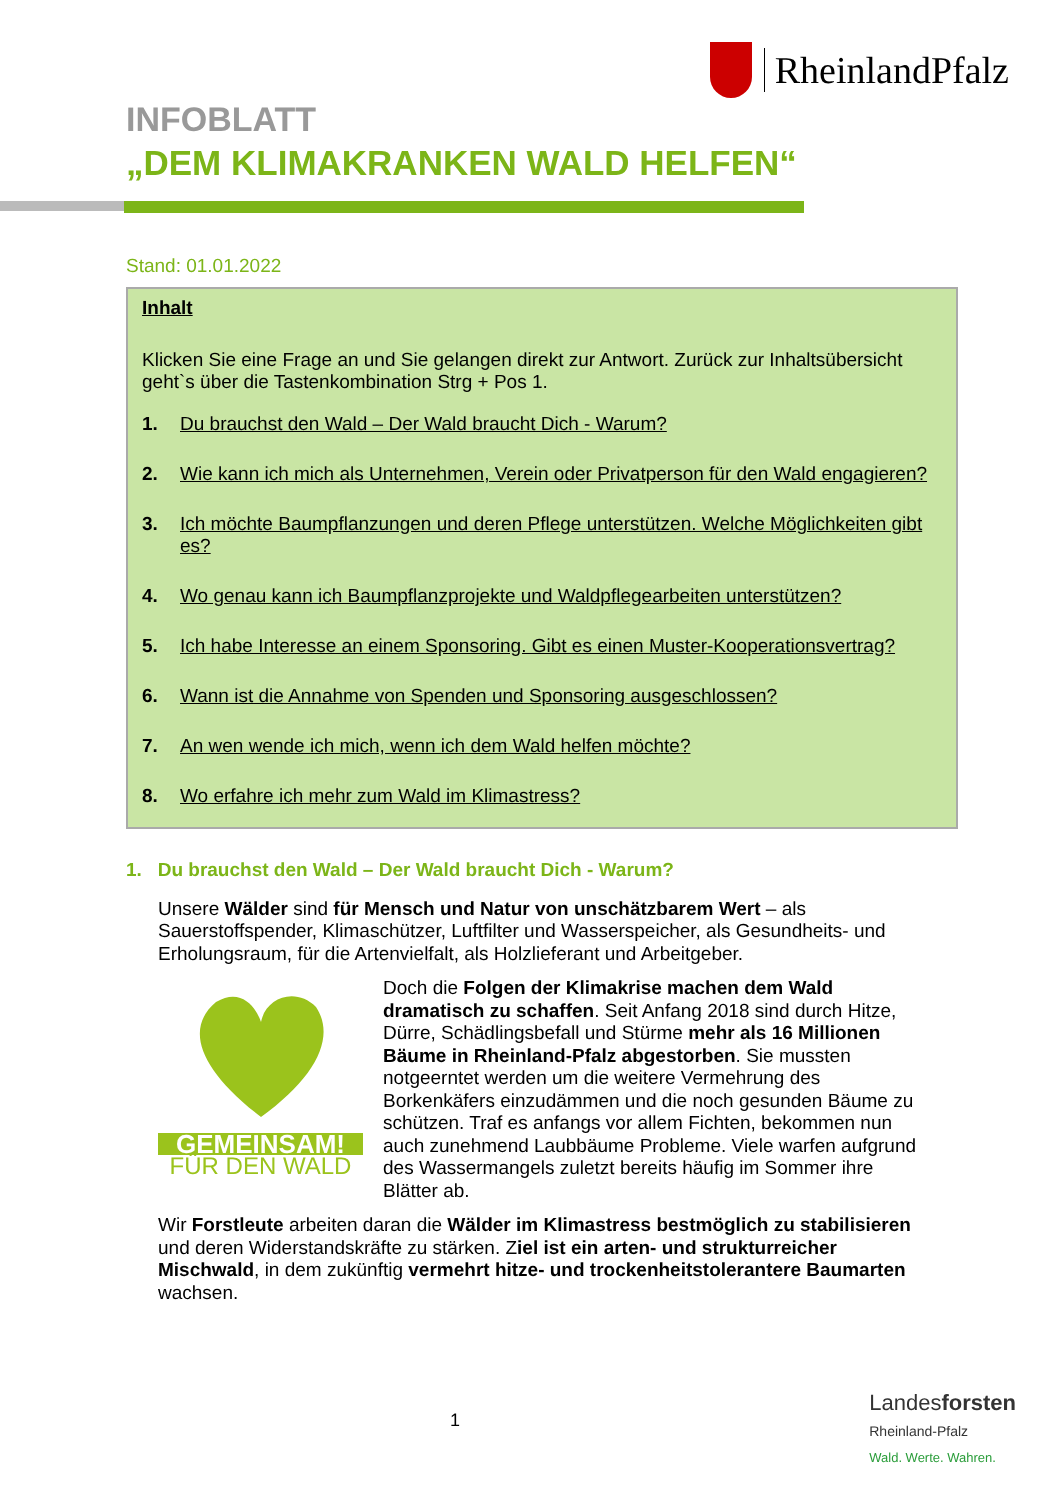RheinlandPfalz
INFOBLATT
„DEM KLIMAKRANKEN WALD HELFEN“
Stand: 01.01.2022
Inhalt
Klicken Sie eine Frage an und Sie gelangen direkt zur Antwort. Zurück zur Inhaltsübersicht geht`s über die Tastenkombination Strg + Pos 1.
1. Du brauchst den Wald – Der Wald braucht Dich - Warum?
2. Wie kann ich mich als Unternehmen, Verein oder Privatperson für den Wald engagieren?
3. Ich möchte Baumpflanzungen und deren Pflege unterstützen. Welche Möglichkeiten gibt es?
4. Wo genau kann ich Baumpflanzprojekte und Waldpflegearbeiten unterstützen?
5. Ich habe Interesse an einem Sponsoring. Gibt es einen Muster-Kooperationsvertrag?
6. Wann ist die Annahme von Spenden und Sponsoring ausgeschlossen?
7. An wen wende ich mich, wenn ich dem Wald helfen möchte?
8. Wo erfahre ich mehr zum Wald im Klimastress?
1. Du brauchst den Wald – Der Wald braucht Dich - Warum?
Unsere Wälder sind für Mensch und Natur von unschätzbarem Wert – als Sauerstoffspender, Klimaschützer, Luftfilter und Wasserspeicher, als Gesundheits- und Erholungsraum, für die Artenvielfalt, als Holzlieferant und Arbeitgeber.
GEMEINSAM!
FÜR DEN WALD
Doch die Folgen der Klimakrise machen dem Wald dramatisch zu schaffen. Seit Anfang 2018 sind durch Hitze, Dürre, Schädlingsbefall und Stürme mehr als 16 Millionen Bäume in Rheinland-Pfalz abgestorben. Sie mussten notgeerntet werden um die weitere Vermehrung des Borkenkäfers einzudämmen und die noch gesunden Bäume zu schützen. Traf es anfangs vor allem Fichten, bekommen nun auch zunehmend Laubbäume Probleme. Viele warfen aufgrund des Wassermangels zuletzt bereits häufig im Sommer ihre Blätter ab.
Wir Forstleute arbeiten daran die Wälder im Klimastress bestmöglich zu stabilisieren und deren Widerstandskräfte zu stärken. Ziel ist ein arten- und strukturreicher Mischwald, in dem zukünftig vermehrt hitze- und trockenheitstolerantere Baumarten wachsen.
1
Landesforsten
Rheinland-Pfalz
Wald. Werte. Wahren.